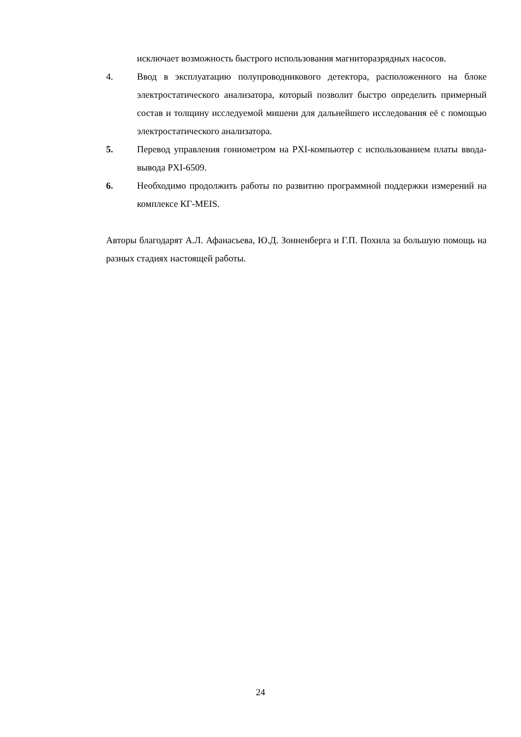исключает возможность быстрого использования магниторазрядных насосов.
4. Ввод в эксплуатацию полупроводникового детектора, расположенного на блоке электростатического анализатора, который позволит быстро определить примерный состав и толщину исследуемой мишени для дальнейшего исследования её с помощью электростатического анализатора.
5. Перевод управления гониометром на PXI-компьютер с использованием платы ввода-вывода PXI-6509.
6. Необходимо продолжить работы по развитию программной поддержки измерений на комплексе КГ-MEIS.
Авторы благодарят А.Л. Афанасьева, Ю.Д. Зонненберга и Г.П. Похила за большую помощь на разных стадиях настоящей работы.
24